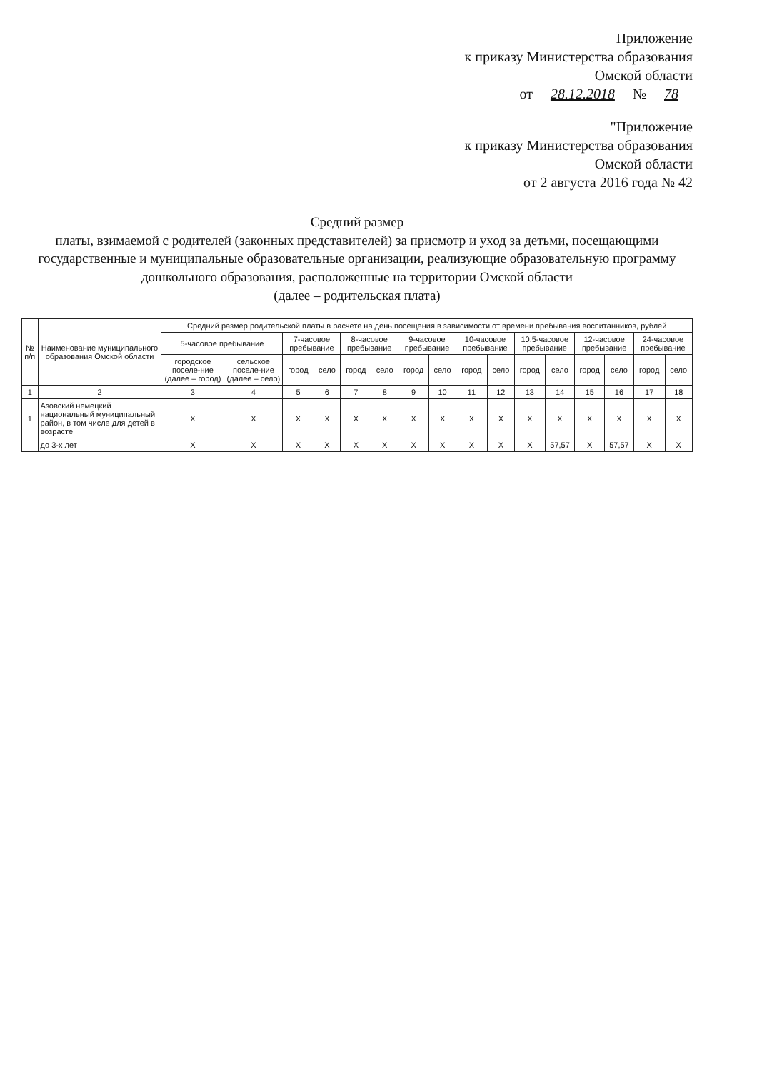Приложение
к приказу Министерства образования
Омской области
от 28.12.2018 № 78
"Приложение
к приказу Министерства образования
Омской области
от 2 августа 2016 года № 42
Средний размер
платы, взимаемой с родителей (законных представителей) за присмотр и уход за детьми, посещающими государственные и муниципальные образовательные организации, реализующие образовательную программу дошкольного образования, расположенные на территории Омской области
(далее – родительская плата)
| № п/п | Наименование муниципального образования Омской области | Средний размер родительской платы в расчете на день посещения в зависимости от времени пребывания воспитанников, рублей | | | | | | | | | | | | | | | |
| --- | --- | --- | --- | --- | --- | --- | --- | --- | --- | --- | --- | --- | --- | --- | --- | --- | --- |
| | | 5-часовое пребывание | | 7-часовое пребывание | | 8-часовое пребывание | | 9-часовое пребывание | | 10-часовое пребывание | | 10,5-часовое пребывание | | 12-часовое пребывание | | 24-часовое пребывание | |
| | | городское поселе-ние (далее – город) | сельское поселе-ние (далее – село) | город | село | город | село | город | село | город | село | город | село | город | село | город | село |
| 1 | 2 | 3 | 4 | 5 | 6 | 7 | 8 | 9 | 10 | 11 | 12 | 13 | 14 | 15 | 16 | 17 | 18 |
| 1 | Азовский немецкий национальный муниципальный район, в том числе для детей в возрасте | Х | Х | Х | Х | Х | Х | Х | Х | Х | Х | Х | Х | Х | Х | Х | Х |
| | до 3-х лет | Х | Х | Х | Х | Х | Х | Х | Х | Х | Х | Х | 57,57 | Х | 57,57 | Х | Х |